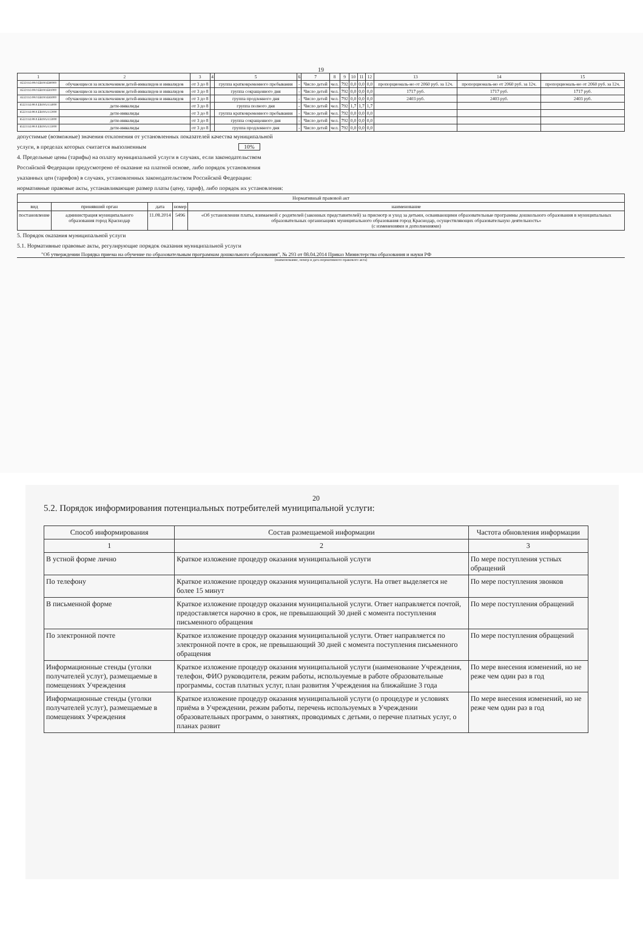19
| 1 | 2 | 3 | 4 | 5 | 6 | 7 | 8 | 9 | 10 | 11 | 12 | 13 | 14 | 15 |
| --- | --- | --- | --- | --- | --- | --- | --- | --- | --- | --- | --- | --- | --- | --- |
| 853211О.99.0.БВ19АБ80000 | обучающиеся за исключением детей-инвалидов и инвалидов | от 3 до 8 | | группа кратковременного пребывания | - | Число детей | чел. | 792 | 0,0 | 0,0 | 0,0 | пропорциональ-но от 2060 руб. за 12ч. | пропорциональ-но от 2060 руб. за 12ч. | пропорциональ-но от 2060 руб. за 12ч. |
| 853211О.99.0.БВ19АБ81000 | обучающиеся за исключением детей-инвалидов и инвалидов | от 3 до 8 | | группа сокращенного дня | - | Число детей | чел. | 792 | 0,0 | 0,0 | 0,0 | 1717 руб. | 1717 руб. | 1717 руб. |
| 853211О.99.0.БВ19АБ83000 | обучающиеся за исключением детей-инвалидов и инвалидов | от 3 до 8 | | группа продленного дня | - | Число детей | чел. | 792 | 0,0 | 0,0 | 0,0 | 2403 руб. | 2403 руб. | 2403 руб. |
| 853211О.99.0.БВ19АА14000 | дети-инвалиды | от 3 до 8 | | группа полного дня | - | Число детей | чел. | 792 | 1,7 | 1,7 | 1,7 | | | |
| 853211О.99.0.БВ19АА12000 | дети-инвалиды | от 3 до 8 | | группа кратковременного пребывания | - | Число детей | чел. | 792 | 0,0 | 0,0 | 0,0 | | | |
| 853211О.99.0.БВ19АА13000 | дети-инвалиды | от 3 до 8 | | группа сокращенного дня | - | Число детей | чел. | 792 | 0,0 | 0,0 | 0,0 | | | |
| 853211О.99.0.БВ19АА15000 | дети-инвалиды | от 3 до 8 | | группа продленного дня | - | Число детей | чел. | 792 | 0,0 | 0,0 | 0,0 | | | |
допустимые (возможные) значения отклонения от установленных показателей качества муниципальной
услуги, в пределах которых считается выполненным 10%
4. Предельные цены (тарифы) на оплату муниципальной услуги в случаях, если законодательством
Российской Федерации предусмотрено её оказание на платной основе, либо порядок установления
указанных цен (тарифов) в случаях, установленных законодательством Российской Федерации:
нормативные правовые акты, устанавливающие размер платы (цену, тариф), либо порядок их установления:
| Нормативный правовой акт | | | | |
| --- | --- | --- | --- | --- |
| вид | принявший орган | дата | номер | наименование |
| постановление | администрация муниципального образования город Краснодар | 11.08.2014 | 5496 | «Об установлении платы, взимаемой с родителей (законных представителей) за присмотр и уход за детьми, осваивающими образовательные программы дошкольного образования в муниципальных образовательных организациях муниципального образования город Краснодар, осуществляющих образовательную деятельность» (с изменениями и дополнениями) |
5. Порядок оказания муниципальной услуги
5.1. Нормативные правовые акты, регулирующие порядок оказания муниципальной услуги
"Об утверждении Порядка приема на обучение по образовательным программам дошкольного образования", № 293 от 08.04.2014 Приказ Министерства образования и науки РФ
(наименование, номер и дата нормативного правового акта)
20
5.2. Порядок информирования потенциальных потребителей муниципальной услуги:
| Способ информирования | Состав размещаемой информации | Частота обновления информации |
| 1 | 2 | 3 |
| В устной форме лично | Краткое изложение процедур оказания муниципальной услуги | По мере поступления устных обращений |
| По телефону | Краткое изложение процедур оказания муниципальной услуги. На ответ выделяется не более 15 минут | По мере поступления звонков |
| В письменной форме | Краткое изложение процедур оказания муниципальной услуги. Ответ направляется почтой, предоставляется нарочно в срок, не превышающий 30 дней с момента поступления письменного обращения | По мере поступления обращений |
| По электронной почте | Краткое изложение процедур оказания муниципальной услуги. Ответ направляется по электронной почте в срок, не превышающий 30 дней с момента поступления письменного обращения | По мере поступления обращений |
| Информационные стенды (уголки получателей услуг), размещаемые в помещениях Учреждения | Краткое изложение процедур оказания муниципальной услуги (наименование Учреждения, телефон, ФИО руководителя, режим работы, используемые в работе образовательные программы, состав платных услуг, план развития Учреждения на ближайшие 3 года | По мере внесения изменений, но не реже чем один раз в год |
| Информационные стенды (уголки получателей услуг), размещаемые в помещениях Учреждения | Краткое изложение процедур оказания муниципальной услуги (о процедуре и условиях приёма в Учреждении, режим работы, перечень используемых в Учреждении образовательных программ, о занятиях, проводимых с детьми, о перечне платных услуг, о планах развит | По мере внесения изменений, но не реже чем один раз в год |